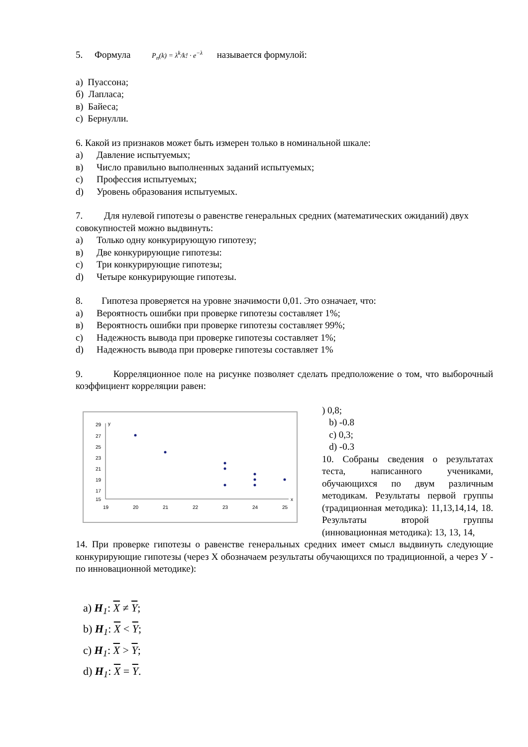5. Формула P<sub>n</sub>(k) = λ<sup>k</sup>/k! · e<sup>−λ</sup> называется формулой:
а) Пуассона;
б) Лапласа;
в) Байеса;
с) Бернулли.
6. Какой из признаков может быть измерен только в номинальной шкале:
a) Давление испытуемых;
в) Число правильно выполненных заданий испытуемых;
c) Профессия испытуемых;
d) Уровень образования испытуемых.
7. Для нулевой гипотезы о равенстве генеральных средних (математических ожиданий) двух совокупностей можно выдвинуть:
a) Только одну конкурирующую гипотезу;
в) Две конкурирующие гипотезы:
c) Три конкурирующие гипотезы;
d) Четыре конкурирующие гипотезы.
8. Гипотеза проверяется на уровне значимости 0,01. Это означает, что:
a) Вероятность ошибки при проверке гипотезы составляет 1%;
в) Вероятность ошибки при проверке гипотезы составляет 99%;
c) Надежность вывода при проверке гипотезы составляет 1%;
d) Надежность вывода при проверке гипотезы составляет 1%
9. Корреляционное поле на рисунке позволяет сделать предположение о том, что выборочный коэффициент корреляции равен:
29
27
25
23
21
19
17
15
y
x
19
20
21
22
23
24
25
) 0,8;
b) -0.8
c) 0,3;
d) -0.3
10. Собраны сведения о результатах теста, написанного учениками, обучающихся по двум различным методикам. Результаты первой группы (традиционная методика): 11,13,14,14, 18. Результаты второй группы (инновационная методика): 13, 13, 14,
14. При проверке гипотезы о равенстве генеральных средних имеет смысл выдвинуть следующие конкурирующие гипотезы (через Х обозначаем результаты обучающихся по традиционной, а через У - по инновационной методике):
a) H<sub>1</sub>: X ≠ Y;
b) H<sub>1</sub>: X < Y;
c) H<sub>1</sub>: X > Y;
d) H<sub>1</sub>: X = Y.